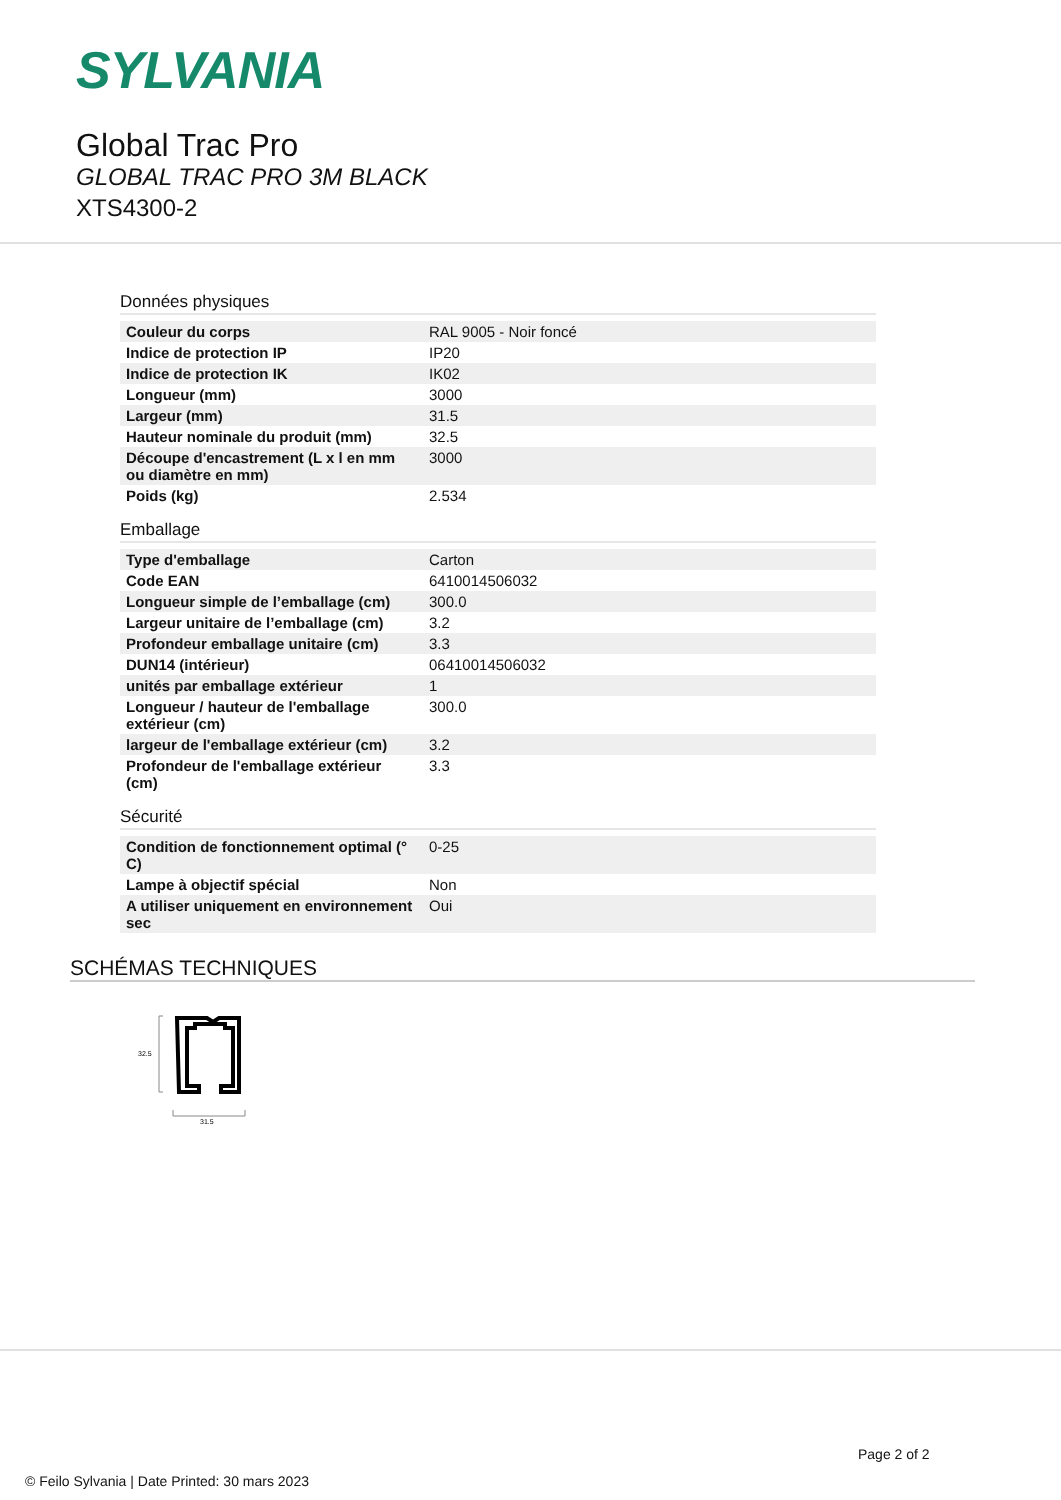SYLVANIA
Global Trac Pro
GLOBAL TRAC PRO 3M BLACK
XTS4300-2
Données physiques
| Couleur du corps | RAL 9005 - Noir foncé |
| Indice de protection IP | IP20 |
| Indice de protection IK | IK02 |
| Longueur (mm) | 3000 |
| Largeur (mm) | 31.5 |
| Hauteur nominale du produit (mm) | 32.5 |
| Découpe d'encastrement (L x l en mm ou diamètre en mm) | 3000 |
| Poids (kg) | 2.534 |
Emballage
| Type d'emballage | Carton |
| Code EAN | 6410014506032 |
| Longueur simple de l’emballage (cm) | 300.0 |
| Largeur unitaire de l’emballage (cm) | 3.2 |
| Profondeur emballage unitaire (cm) | 3.3 |
| DUN14 (intérieur) | 06410014506032 |
| unités par emballage extérieur | 1 |
| Longueur / hauteur de l'emballage extérieur (cm) | 300.0 |
| largeur de l'emballage extérieur (cm) | 3.2 |
| Profondeur de l'emballage extérieur (cm) | 3.3 |
Sécurité
| Condition de fonctionnement optimal (° C) | 0-25 |
| Lampe à objectif spécial | Non |
| A utiliser uniquement en environnement sec | Oui |
SCHÉMAS TECHNIQUES
32.5
31.5
Page 2 of 2
© Feilo Sylvania | Date Printed: 30 mars 2023